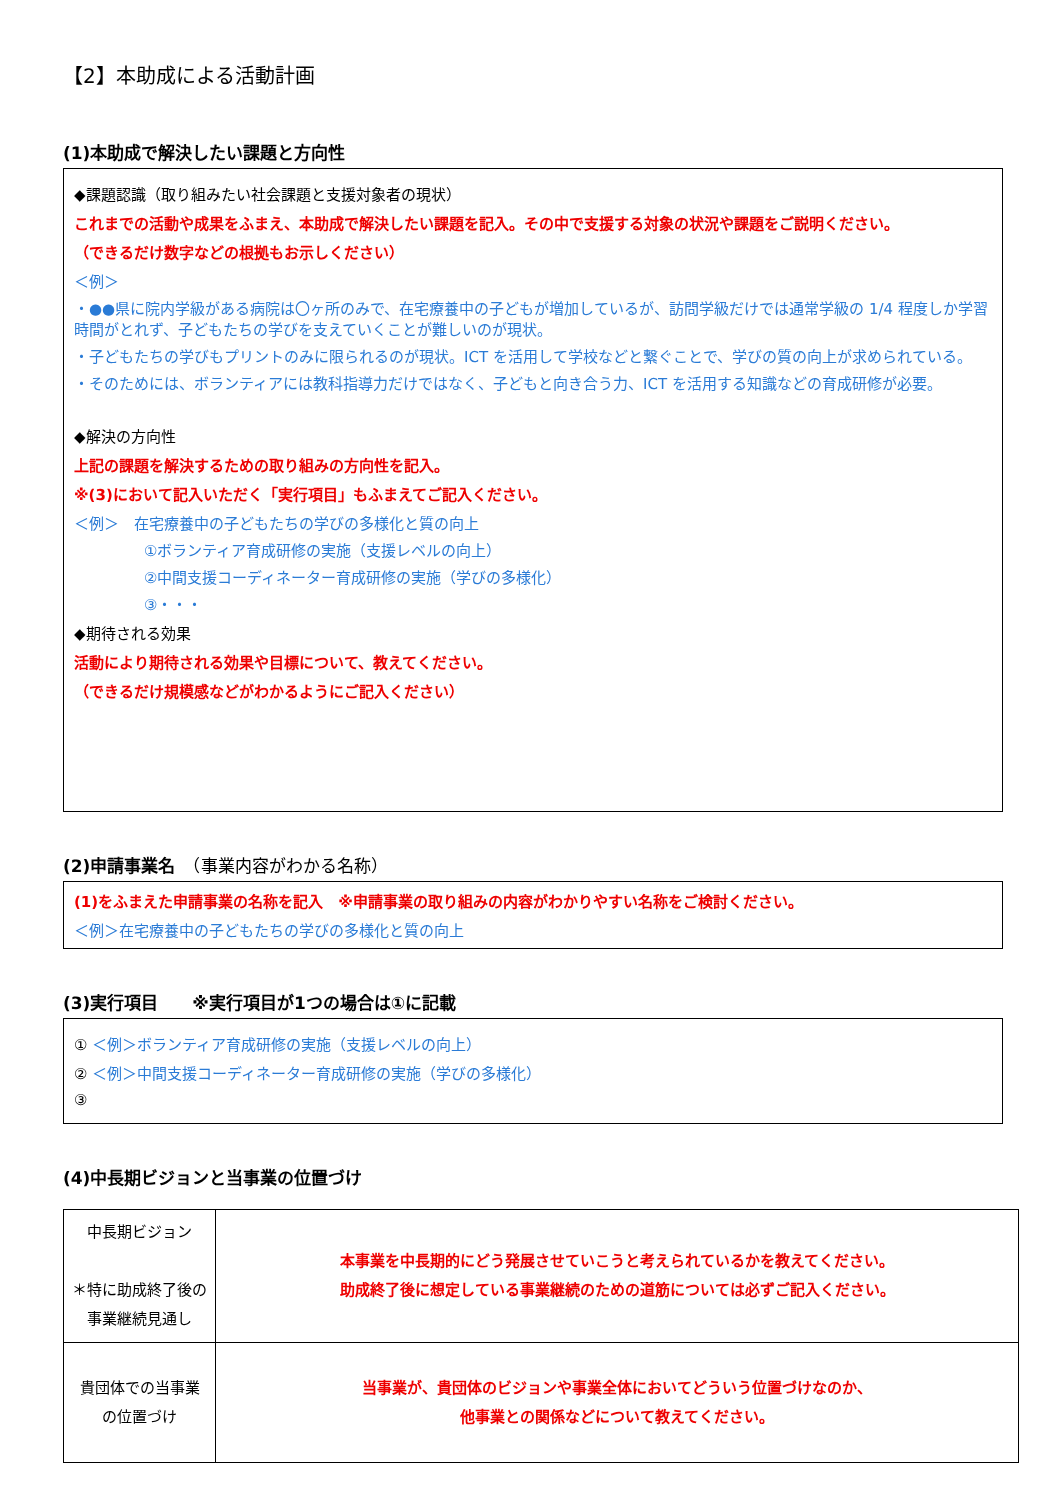【2】本助成による活動計画
(1)本助成で解決したい課題と方向性
◆課題認識（取り組みたい社会課題と支援対象者の現状）
これまでの活動や成果をふまえ、本助成で解決したい課題を記入。その中で支援する対象の状況や課題をご説明ください。
（できるだけ数字などの根拠もお示しください）
＜例＞
・●●県に院内学級がある病院は〇ヶ所のみで、在宅療養中の子どもが増加しているが、訪問学級だけでは通常学級の 1/4 程度しか学習時間がとれず、子どもたちの学びを支えていくことが難しいのが現状。
・子どもたちの学びもプリントのみに限られるのが現状。ICT を活用して学校などと繋ぐことで、学びの質の向上が求められている。
・そのためには、ボランティアには教科指導力だけではなく、子どもと向き合う力、ICT を活用する知識などの育成研修が必要。
◆解決の方向性
上記の課題を解決するための取り組みの方向性を記入。
※(3)において記入いただく「実行項目」もふまえてご記入ください。
＜例＞　在宅療養中の子どもたちの学びの多様化と質の向上
①ボランティア育成研修の実施（支援レベルの向上）
②中間支援コーディネーター育成研修の実施（学びの多様化）
③・・・
◆期待される効果
活動により期待される効果や目標について、教えてください。
（できるだけ規模感などがわかるようにご記入ください）
(2)申請事業名　（事業内容がわかる名称）
(1)をふまえた申請事業の名称を記入　※申請事業の取り組みの内容がわかりやすい名称をご検討ください。
＜例＞在宅療養中の子どもたちの学びの多様化と質の向上
(3)実行項目　　※実行項目が1つの場合は①に記載
① ＜例＞ボランティア育成研修の実施（支援レベルの向上）
② ＜例＞中間支援コーディネーター育成研修の実施（学びの多様化）
③
(4)中長期ビジョンと当事業の位置づけ
| 中長期ビジョン ＊特に助成終了後の 事業継続見通し | 本事業を中長期的にどう発展させていこうと考えられているかを教えてください。 助成終了後に想定している事業継続のための道筋については必ずご記入ください。 |
| 貴団体での当事業 の位置づけ | 当事業が、貴団体のビジョンや事業全体においてどういう位置づけなのか、 他事業との関係などについて教えてください。 |